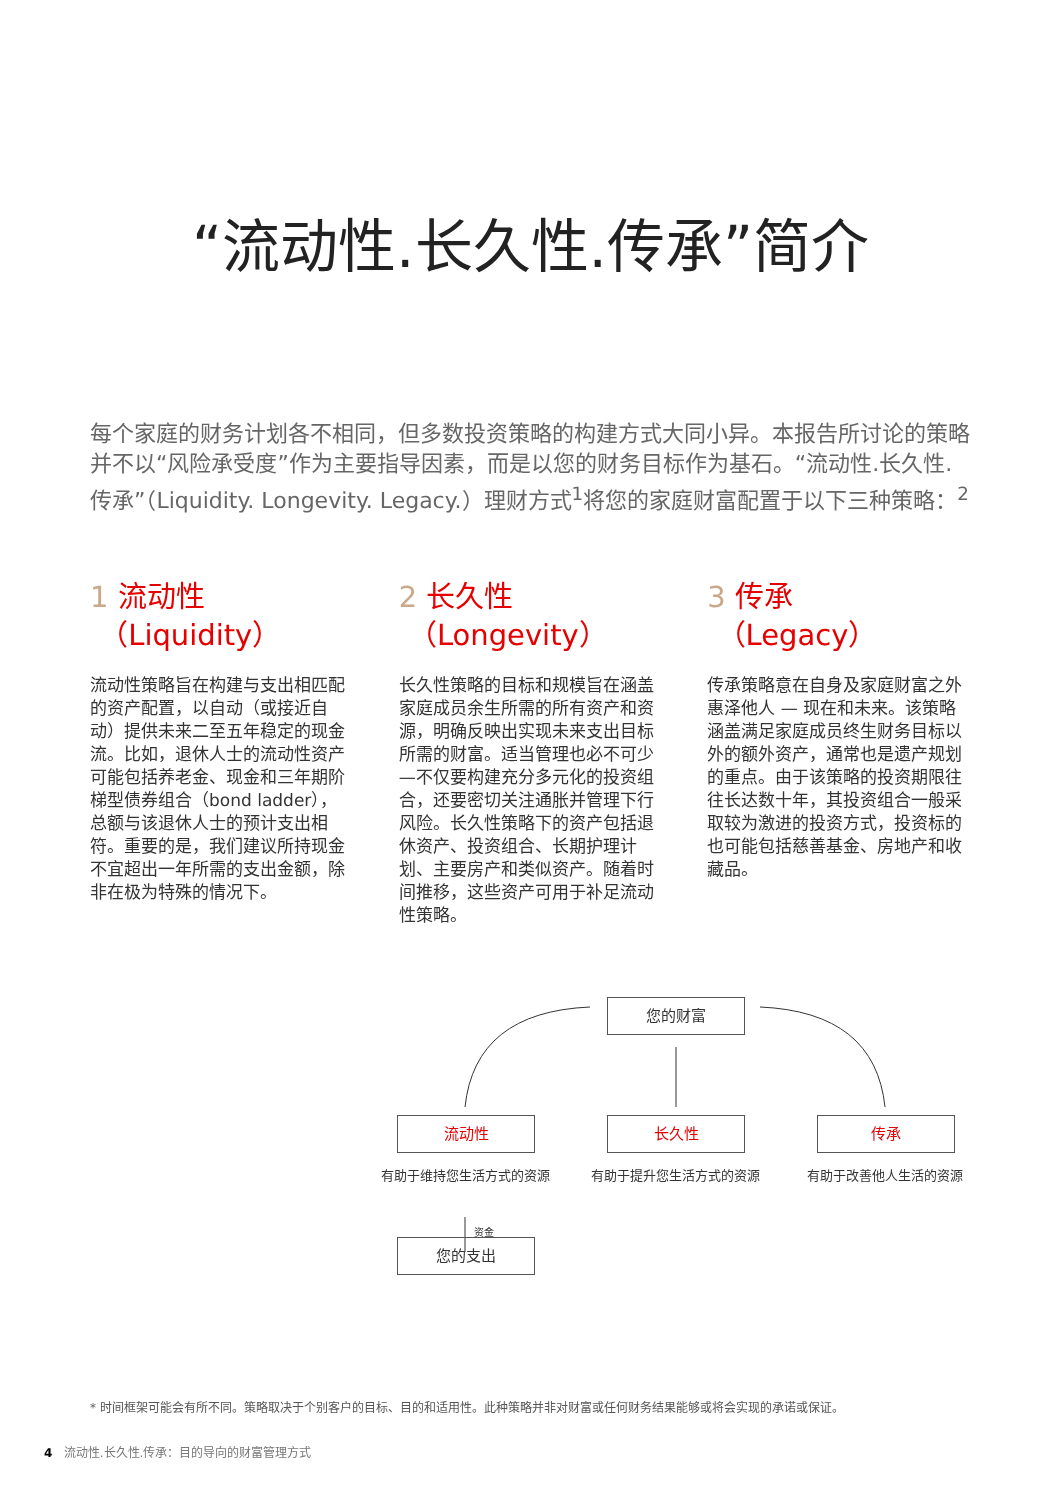“流动性.长久性.传承”简介
每个家庭的财务计划各不相同，但多数投资策略的构建方式大同小异。本报告所讨论的策略并不以“风险承受度”作为主要指导因素，而是以您的财务目标作为基石。“流动性.长久性.传承”（Liquidity. Longevity. Legacy.）理财方式<sup>1</sup>将您的家庭财富配置于以下三种策略：<sup>2</sup>
1 流动性
（Liquidity）
流动性策略旨在构建与支出相匹配的资产配置，以自动（或接近自动）提供未来二至五年稳定的现金流。比如，退休人士的流动性资产可能包括养老金、现金和三年期阶梯型债券组合（bond ladder），总额与该退休人士的预计支出相符。重要的是，我们建议所持现金不宜超出一年所需的支出金额，除非在极为特殊的情况下。
2 长久性
（Longevity）
长久性策略的目标和规模旨在涵盖家庭成员余生所需的所有资产和资源，明确反映出实现未来支出目标所需的财富。适当管理也必不可少—不仅要构建充分多元化的投资组合，还要密切关注通胀并管理下行风险。长久性策略下的资产包括退休资产、投资组合、长期护理计划、主要房产和类似资产。随着时间推移，这些资产可用于补足流动性策略。
3 传承
（Legacy）
传承策略意在自身及家庭财富之外惠泽他人 — 现在和未来。该策略涵盖满足家庭成员终生财务目标以外的额外资产，通常也是遗产规划的重点。由于该策略的投资期限往往长达数十年，其投资组合一般采取较为激进的投资方式，投资标的也可能包括慈善基金、房地产和收藏品。
您的财富
流动性 长久性 传承
有助于维持您生活方式的资源 有助于提升您生活方式的资源 有助于改善他人生活的资源
资金
您的支出
* 时间框架可能会有所不同。策略取决于个别客户的目标、目的和适用性。此种策略并非对财富或任何财务结果能够或将会实现的承诺或保证。
4 流动性.长久性.传承：目的导向的财富管理方式